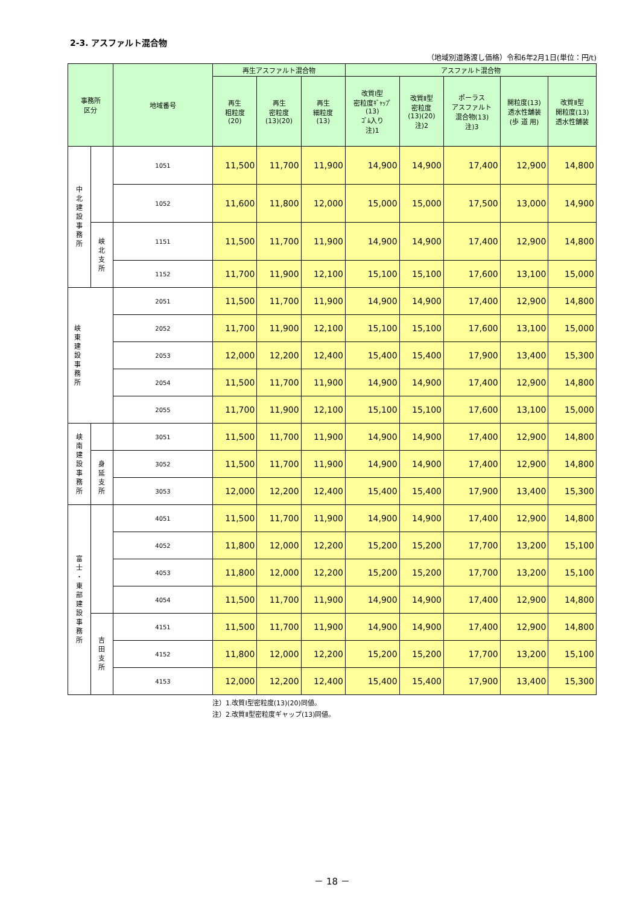2-3. アスファルト混合物
（地域別道路渡し価格）令和6年2月1日(単位：円/t)
| 事務所 区分 | | 地域番号 | 再生アスファルト混合物 | | | アスファルト混合物 | | | | |
| --- | --- | --- | --- | --- | --- | --- | --- | --- | --- | --- |
| | | | 再生 粗粒度 (20) | 再生 密粒度 (13)(20) | 再生 細粒度 (13) | 改質Ⅰ型 密粒度ｷﾞｬｯﾌﾟ (13) ｺﾞﾑ入り 注)1 | 改質Ⅱ型 密粒度 (13)(20) 注)2 | ポーラス アスファルト 混合物(13) 注)3 | 開粒度(13) 透水性舗装 (歩 道 用) | 改質Ⅱ型 開粒度(13) 透水性舗装 |
| 中 北 建 設 事 務 所 | | 1051 | 11,500 | 11,700 | 11,900 | 14,900 | 14,900 | 17,400 | 12,900 | 14,800 |
| | | 1052 | 11,600 | 11,800 | 12,000 | 15,000 | 15,000 | 17,500 | 13,000 | 14,900 |
| | 峡 北 支 所 | 1151 | 11,500 | 11,700 | 11,900 | 14,900 | 14,900 | 17,400 | 12,900 | 14,800 |
| | | 1152 | 11,700 | 11,900 | 12,100 | 15,100 | 15,100 | 17,600 | 13,100 | 15,000 |
| 峡 東 建 設 事 務 所 | | 2051 | 11,500 | 11,700 | 11,900 | 14,900 | 14,900 | 17,400 | 12,900 | 14,800 |
| | | 2052 | 11,700 | 11,900 | 12,100 | 15,100 | 15,100 | 17,600 | 13,100 | 15,000 |
| | | 2053 | 12,000 | 12,200 | 12,400 | 15,400 | 15,400 | 17,900 | 13,400 | 15,300 |
| | | 2054 | 11,500 | 11,700 | 11,900 | 14,900 | 14,900 | 17,400 | 12,900 | 14,800 |
| | | 2055 | 11,700 | 11,900 | 12,100 | 15,100 | 15,100 | 17,600 | 13,100 | 15,000 |
| 峡 南 建 設 事 務 所 | | 3051 | 11,500 | 11,700 | 11,900 | 14,900 | 14,900 | 17,400 | 12,900 | 14,800 |
| | 身 延 支 所 | 3052 | 11,500 | 11,700 | 11,900 | 14,900 | 14,900 | 17,400 | 12,900 | 14,800 |
| | | 3053 | 12,000 | 12,200 | 12,400 | 15,400 | 15,400 | 17,900 | 13,400 | 15,300 |
| 富 士 ・ 東 部 建 設 事 務 所 | | 4051 | 11,500 | 11,700 | 11,900 | 14,900 | 14,900 | 17,400 | 12,900 | 14,800 |
| | | 4052 | 11,800 | 12,000 | 12,200 | 15,200 | 15,200 | 17,700 | 13,200 | 15,100 |
| | | 4053 | 11,800 | 12,000 | 12,200 | 15,200 | 15,200 | 17,700 | 13,200 | 15,100 |
| | | 4054 | 11,500 | 11,700 | 11,900 | 14,900 | 14,900 | 17,400 | 12,900 | 14,800 |
| | 吉 田 支 所 | 4151 | 11,500 | 11,700 | 11,900 | 14,900 | 14,900 | 17,400 | 12,900 | 14,800 |
| | | 4152 | 11,800 | 12,000 | 12,200 | 15,200 | 15,200 | 17,700 | 13,200 | 15,100 |
| | | 4153 | 12,000 | 12,200 | 12,400 | 15,400 | 15,400 | 17,900 | 13,400 | 15,300 |
注）1.改質Ⅰ型密粒度(13)(20)同値。
注）2.改質Ⅱ型密粒度ギャップ(13)同値。
－ 18 －